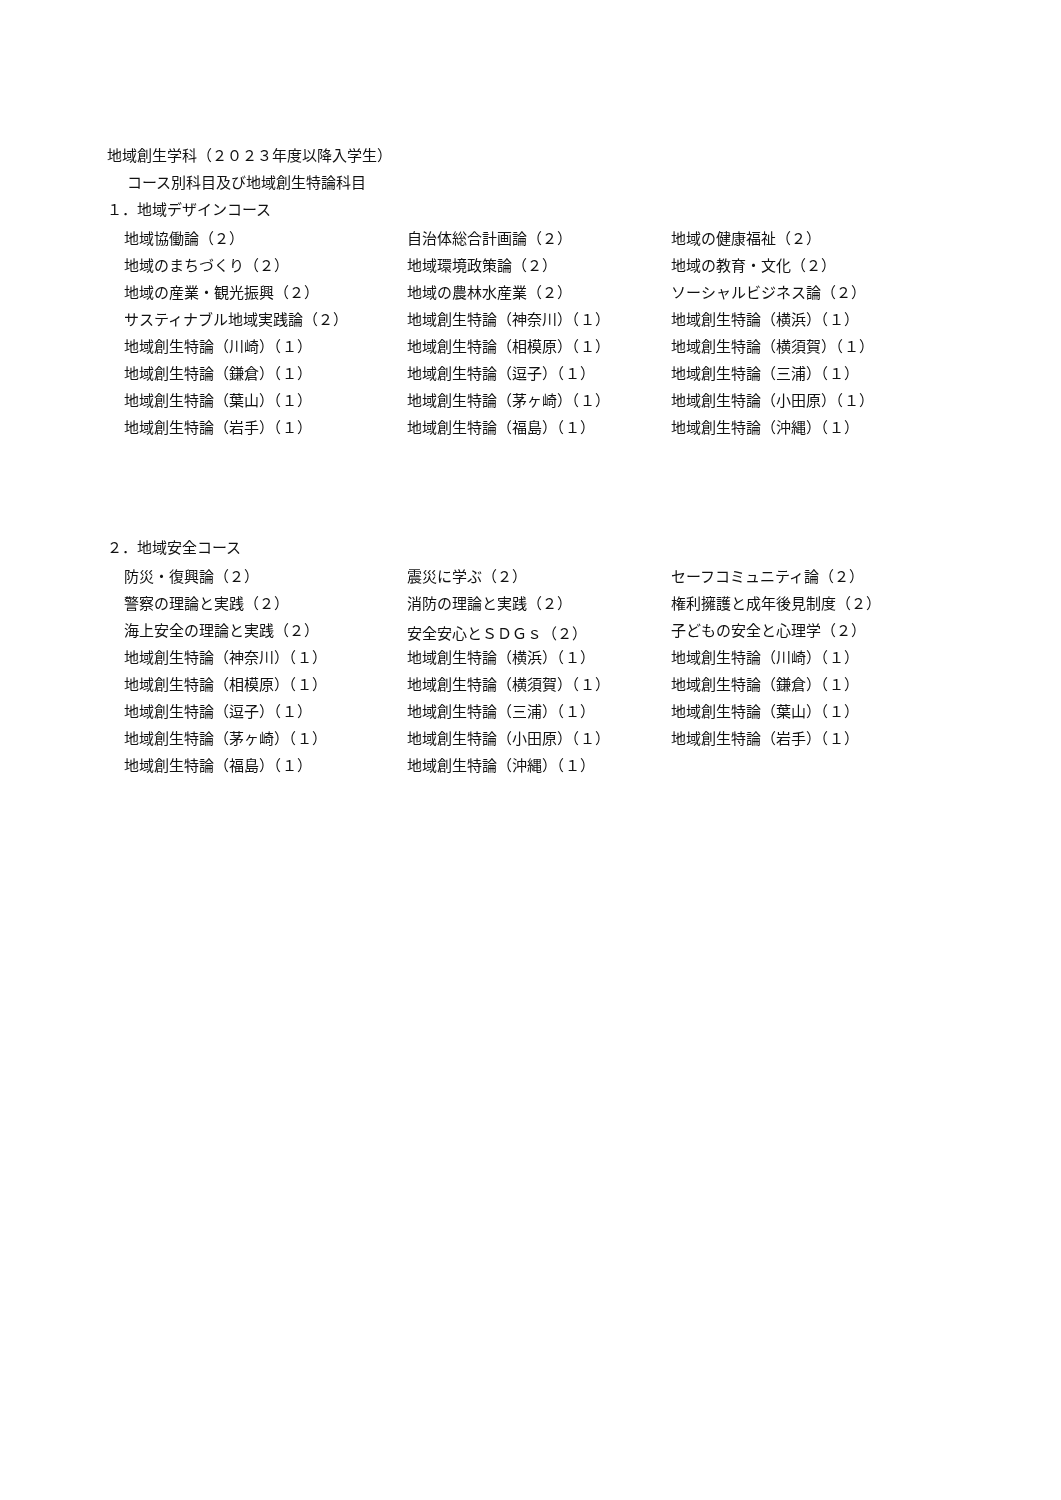地域創生学科（２０２３年度以降入学生）
コース別科目及び地域創生特論科目
１．地域デザインコース
| 地域協働論（２） | 自治体総合計画論（２） | 地域の健康福祉（２） |
| 地域のまちづくり（２） | 地域環境政策論（２） | 地域の教育・文化（２） |
| 地域の産業・観光振興（２） | 地域の農林水産業（２） | ソーシャルビジネス論（２） |
| サスティナブル地域実践論（２） | 地域創生特論（神奈川）（１） | 地域創生特論（横浜）（１） |
| 地域創生特論（川崎）（１） | 地域創生特論（相模原）（１） | 地域創生特論（横須賀）（１） |
| 地域創生特論（鎌倉）（１） | 地域創生特論（逗子）（１） | 地域創生特論（三浦）（１） |
| 地域創生特論（葉山）（１） | 地域創生特論（茅ヶ崎）（１） | 地域創生特論（小田原）（１） |
| 地域創生特論（岩手）（１） | 地域創生特論（福島）（１） | 地域創生特論（沖縄）（１） |
２．地域安全コース
| 防災・復興論（２） | 震災に学ぶ（２） | セーフコミュニティ論（２） |
| 警察の理論と実践（２） | 消防の理論と実践（２） | 権利擁護と成年後見制度（２） |
| 海上安全の理論と実践（２） | 安全安心とＳＤＧｓ（２） | 子どもの安全と心理学（２） |
| 地域創生特論（神奈川）（１） | 地域創生特論（横浜）（１） | 地域創生特論（川崎）（１） |
| 地域創生特論（相模原）（１） | 地域創生特論（横須賀）（１） | 地域創生特論（鎌倉）（１） |
| 地域創生特論（逗子）（１） | 地域創生特論（三浦）（１） | 地域創生特論（葉山）（１） |
| 地域創生特論（茅ヶ崎）（１） | 地域創生特論（小田原）（１） | 地域創生特論（岩手）（１） |
| 地域創生特論（福島）（１） | 地域創生特論（沖縄）（１） | |